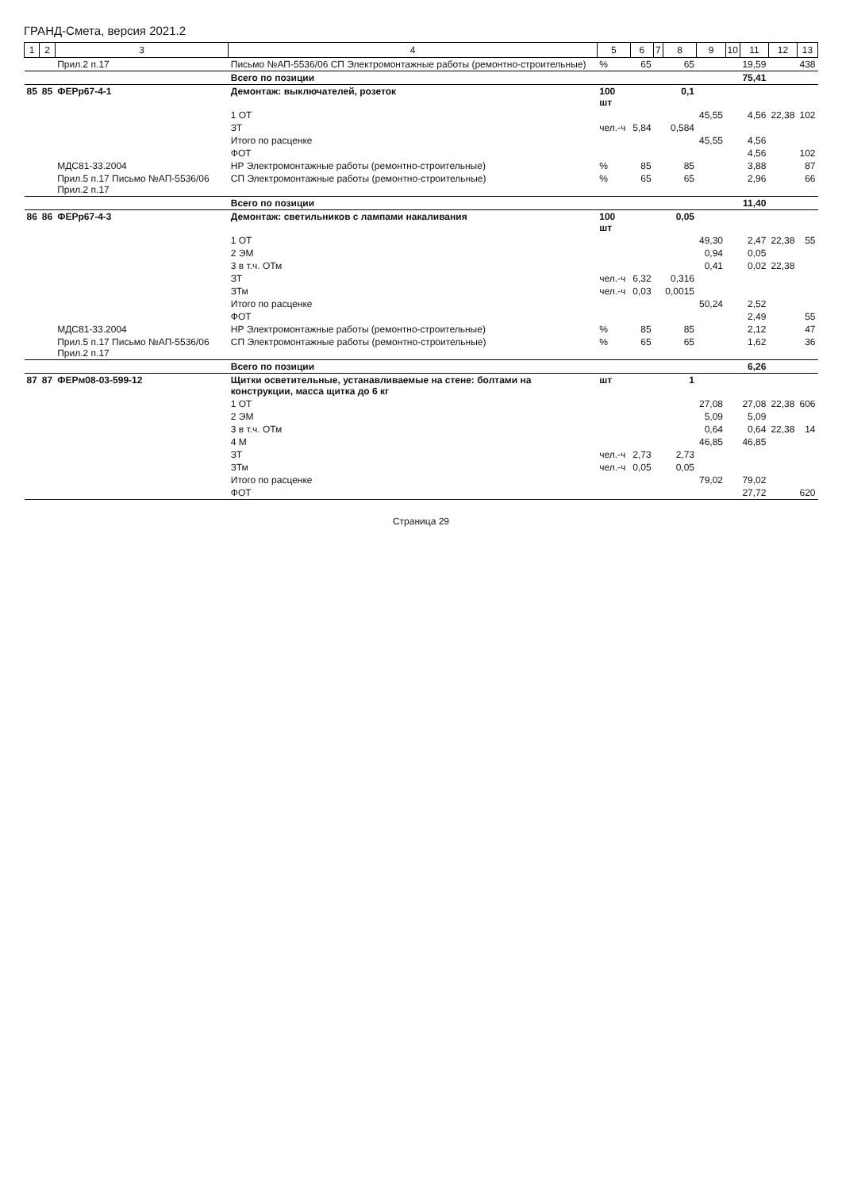ГРАНД-Смета, версия 2021.2
| 1 | 2 | 3 | 4 | 5 | 6 | 7 | 8 | 9 | 10 | 11 | 12 | 13 |
| --- | --- | --- | --- | --- | --- | --- | --- | --- | --- | --- | --- | --- |
| | | Прил.2 п.17 | Письмо №АП-5536/06 СП Электромонтажные работы (ремонтно-строительные) | % | 65 | | 65 | | | 19,59 | | 438 |
| | | | Всего по позиции | | | | | | | 75,41 | | |
| 85 | 85 | ФЕРр67-4-1 | Демонтаж: выключателей, розеток | 100 шт | | | 0,1 | | | | | |
| | | | 1 ОТ | | | | | 45,55 | | 4,56 | 22,38 | 102 |
| | | | ЗТ | чел.-ч | 5,84 | | 0,584 | | | | | |
| | | | Итого по расценке | | | | | 45,55 | | 4,56 | | |
| | | | ФОТ | | | | | | | 4,56 | | 102 |
| | | МДС81-33.2004 | НР Электромонтажные работы (ремонтно-строительные) | % | 85 | | 85 | | | 3,88 | | 87 |
| | | Прил.5 п.17 Письмо №АП-5536/06 Прил.2 п.17 | СП Электромонтажные работы (ремонтно-строительные) | % | 65 | | 65 | | | 2,96 | | 66 |
| | | | Всего по позиции | | | | | | | 11,40 | | |
| 86 | 86 | ФЕРр67-4-3 | Демонтаж: светильников с лампами накаливания | 100 шт | | | 0,05 | | | | | |
| | | | 1 ОТ | | | | | 49,30 | | 2,47 | 22,38 | 55 |
| | | | 2 ЭМ | | | | | 0,94 | | 0,05 | | |
| | | | 3 в т.ч. ОТм | | | | | 0,41 | | 0,02 | 22,38 | |
| | | | ЗТ | чел.-ч | 6,32 | | 0,316 | | | | | |
| | | | ЗТм | чел.-ч | 0,03 | | 0,0015 | | | | | |
| | | | Итого по расценке | | | | | 50,24 | | 2,52 | | |
| | | | ФОТ | | | | | | | 2,49 | | 55 |
| | | МДС81-33.2004 | НР Электромонтажные работы (ремонтно-строительные) | % | 85 | | 85 | | | 2,12 | | 47 |
| | | Прил.5 п.17 Письмо №АП-5536/06 Прил.2 п.17 | СП Электромонтажные работы (ремонтно-строительные) | % | 65 | | 65 | | | 1,62 | | 36 |
| | | | Всего по позиции | | | | | | | 6,26 | | |
| 87 | 87 | ФЕРм08-03-599-12 | Щитки осветительные, устанавливаемые на стене: болтами на конструкции, масса щитка до 6 кг | шт | | | 1 | | | | | |
| | | | 1 ОТ | | | | | 27,08 | | 27,08 | 22,38 | 606 |
| | | | 2 ЭМ | | | | | 5,09 | | 5,09 | | |
| | | | 3 в т.ч. ОТм | | | | | 0,64 | | 0,64 | 22,38 | 14 |
| | | | 4 М | | | | | 46,85 | | 46,85 | | |
| | | | ЗТ | чел.-ч | 2,73 | | 2,73 | | | | | |
| | | | ЗТм | чел.-ч | 0,05 | | 0,05 | | | | | |
| | | | Итого по расценке | | | | | 79,02 | | 79,02 | | |
| | | | ФОТ | | | | | | | 27,72 | | 620 |
Страница 29